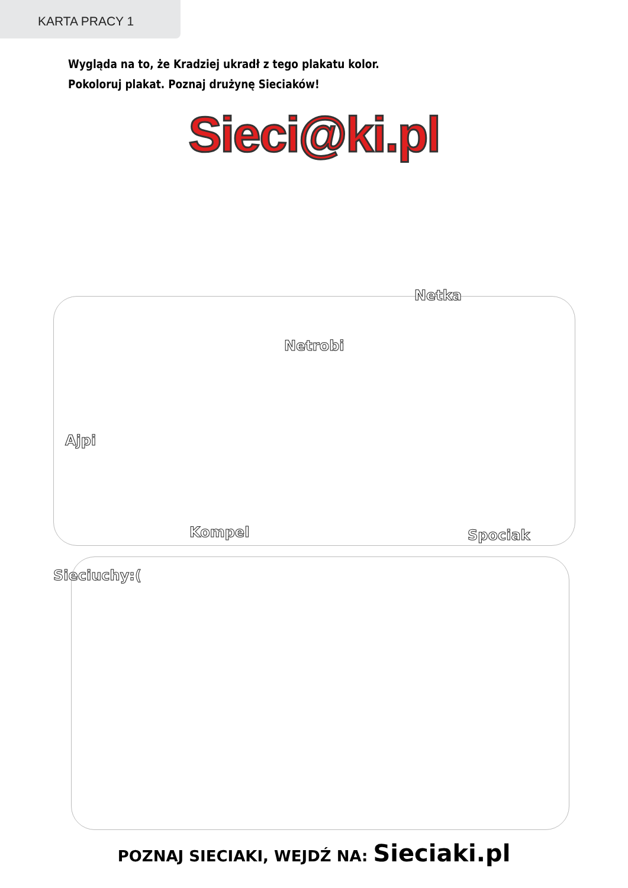KARTA PRACY 1
Wygląda na to, że Kradziej ukradł z tego plakatu kolor.
Pokoloruj plakat. Poznaj drużynę Sieciaków!
Sieci@ki.pl
Netka
Netrobi
Ajpi
Kompel Spociak
Sieciuchy:(
POZNAJ SIECIAKI, WEJDŹ NA: Sieciaki.pl